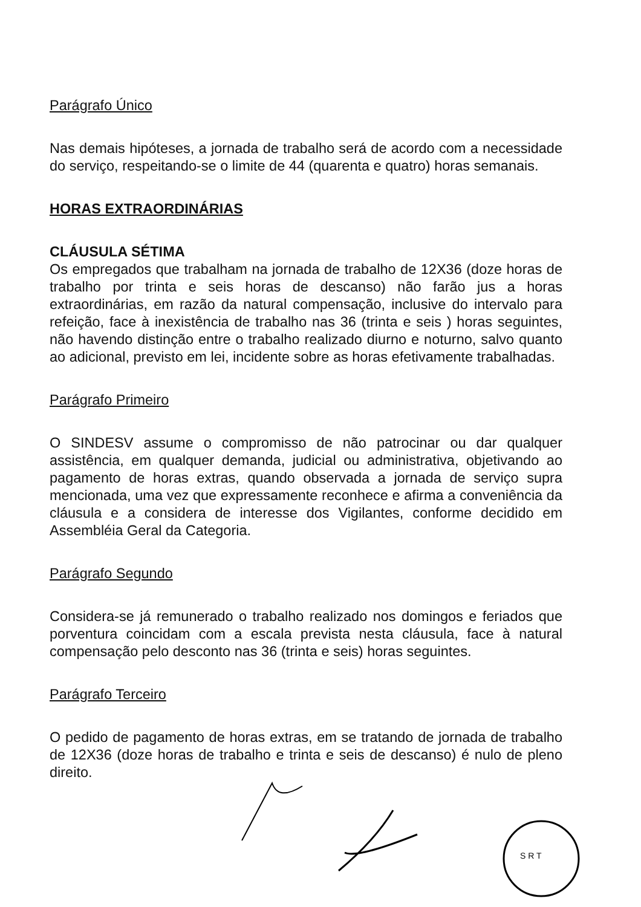Parágrafo Único
Nas demais hipóteses, a jornada de trabalho será de acordo com a necessidade do serviço, respeitando-se o limite de 44 (quarenta e quatro) horas semanais.
HORAS EXTRAORDINÁRIAS
CLÁUSULA SÉTIMA
Os empregados que trabalham na jornada de trabalho de 12X36 (doze horas de trabalho por trinta e seis horas de descanso) não farão jus a horas extraordinárias, em razão da natural compensação, inclusive do intervalo para refeição, face à inexistência de trabalho nas 36 (trinta e seis ) horas seguintes, não havendo distinção entre o trabalho realizado diurno e noturno, salvo quanto ao adicional, previsto em lei, incidente sobre as horas efetivamente trabalhadas.
Parágrafo Primeiro
O SINDESV assume o compromisso de não patrocinar ou dar qualquer assistência, em qualquer demanda, judicial ou administrativa, objetivando ao pagamento de horas extras, quando observada a jornada de serviço supra mencionada, uma vez que expressamente reconhece e afirma a conveniência da cláusula e a considera de interesse dos Vigilantes, conforme decidido em Assembléia Geral da Categoria.
Parágrafo Segundo
Considera-se já remunerado o trabalho realizado nos domingos e feriados que porventura coincidam com a escala prevista nesta cláusula, face à natural compensação pelo desconto nas 36 (trinta e seis) horas seguintes.
Parágrafo Terceiro
O pedido de pagamento de horas extras, em se tratando de jornada de trabalho de 12X36 (doze horas de trabalho e trinta e seis de descanso) é nulo de pleno direito.
S R T